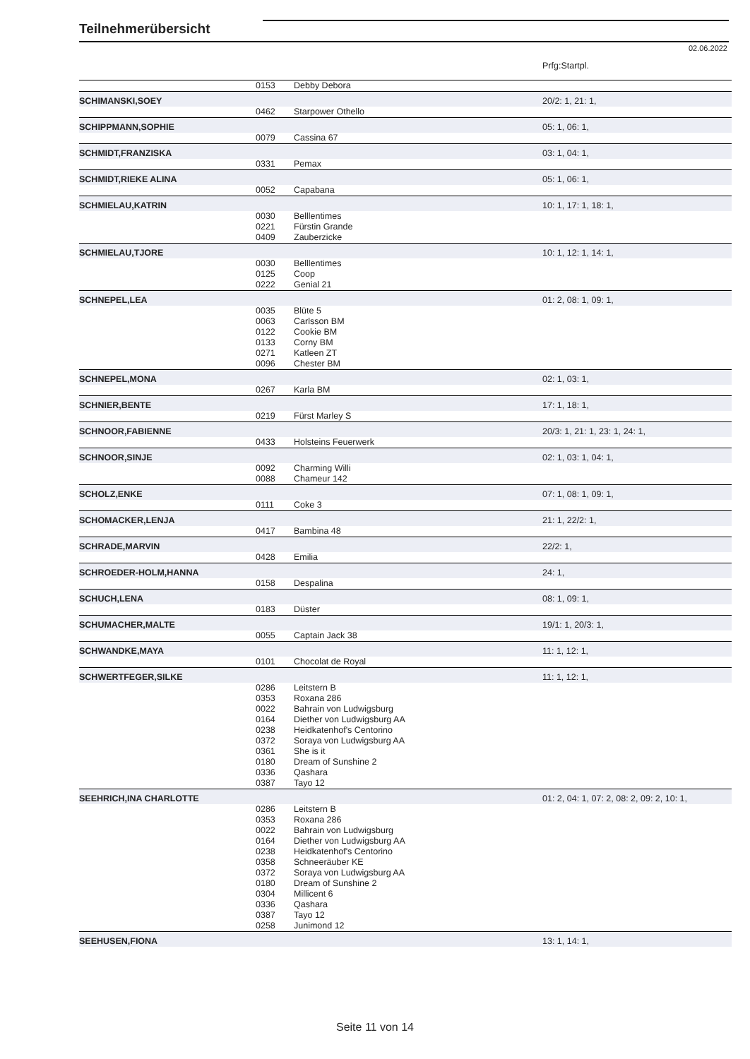Teilnehmerübersicht
02.06.2022
| | | | Prfg:Startpl. |
| | 0153 | Debby Debora | |
| SCHIMANSKI,SOEY | | | 20/2: 1, 21: 1, |
| | 0462 | Starpower Othello | |
| SCHIPPMANN,SOPHIE | | | 05: 1, 06: 1, |
| | 0079 | Cassina 67 | |
| SCHMIDT,FRANZISKA | | | 03: 1, 04: 1, |
| | 0331 | Pemax | |
| SCHMIDT,RIEKE ALINA | | | 05: 1, 06: 1, |
| | 0052 | Capabana | |
| SCHMIELAU,KATRIN | | | 10: 1, 17: 1, 18: 1, |
| | 0030 0221 0409 | Belllentimes Fürstin Grande Zauberzicke | |
| SCHMIELAU,TJORE | | | 10: 1, 12: 1, 14: 1, |
| | 0030 0125 0222 | Belllentimes Coop Genial 21 | |
| SCHNEPEL,LEA | | | 01: 2, 08: 1, 09: 1, |
| | 0035 0063 0122 0133 0271 0096 | Blüte 5 Carlsson BM Cookie BM Corny BM Katleen ZT Chester BM | |
| SCHNEPEL,MONA | | | 02: 1, 03: 1, |
| | 0267 | Karla BM | |
| SCHNIER,BENTE | | | 17: 1, 18: 1, |
| | 0219 | Fürst Marley S | |
| SCHNOOR,FABIENNE | | | 20/3: 1, 21: 1, 23: 1, 24: 1, |
| | 0433 | Holsteins Feuerwerk | |
| SCHNOOR,SINJE | | | 02: 1, 03: 1, 04: 1, |
| | 0092 0088 | Charming Willi Chameur 142 | |
| SCHOLZ,ENKE | | | 07: 1, 08: 1, 09: 1, |
| | 0111 | Coke 3 | |
| SCHOMACKER,LENJA | | | 21: 1, 22/2: 1, |
| | 0417 | Bambina 48 | |
| SCHRADE,MARVIN | | | 22/2: 1, |
| | 0428 | Emilia | |
| SCHROEDER-HOLM,HANNA | | | 24: 1, |
| | 0158 | Despalina | |
| SCHUCH,LENA | | | 08: 1, 09: 1, |
| | 0183 | Düster | |
| SCHUMACHER,MALTE | | | 19/1: 1, 20/3: 1, |
| | 0055 | Captain Jack 38 | |
| SCHWANDKE,MAYA | | | 11: 1, 12: 1, |
| | 0101 | Chocolat de Royal | |
| SCHWERTFEGER,SILKE | | | 11: 1, 12: 1, |
| | 0286 0353 0022 0164 0238 0372 0361 0180 0336 0387 | Leitstern B Roxana 286 Bahrain von Ludwigsburg Diether von Ludwigsburg AA Heidkatenhof's Centorino Soraya von Ludwigsburg AA She is it Dream of Sunshine 2 Qashara Tayo 12 | |
| SEEHRICH,INA CHARLOTTE | | | 01: 2, 04: 1, 07: 2, 08: 2, 09: 2, 10: 1, |
| | 0286 0353 0022 0164 0238 0358 0372 0180 0304 0336 0387 0258 | Leitstern B Roxana 286 Bahrain von Ludwigsburg Diether von Ludwigsburg AA Heidkatenhof's Centorino Schneeräuber KE Soraya von Ludwigsburg AA Dream of Sunshine 2 Millicent 6 Qashara Tayo 12 Junimond 12 | |
| SEEHUSEN,FIONA | | | 13: 1, 14: 1, |
Seite 11 von 14